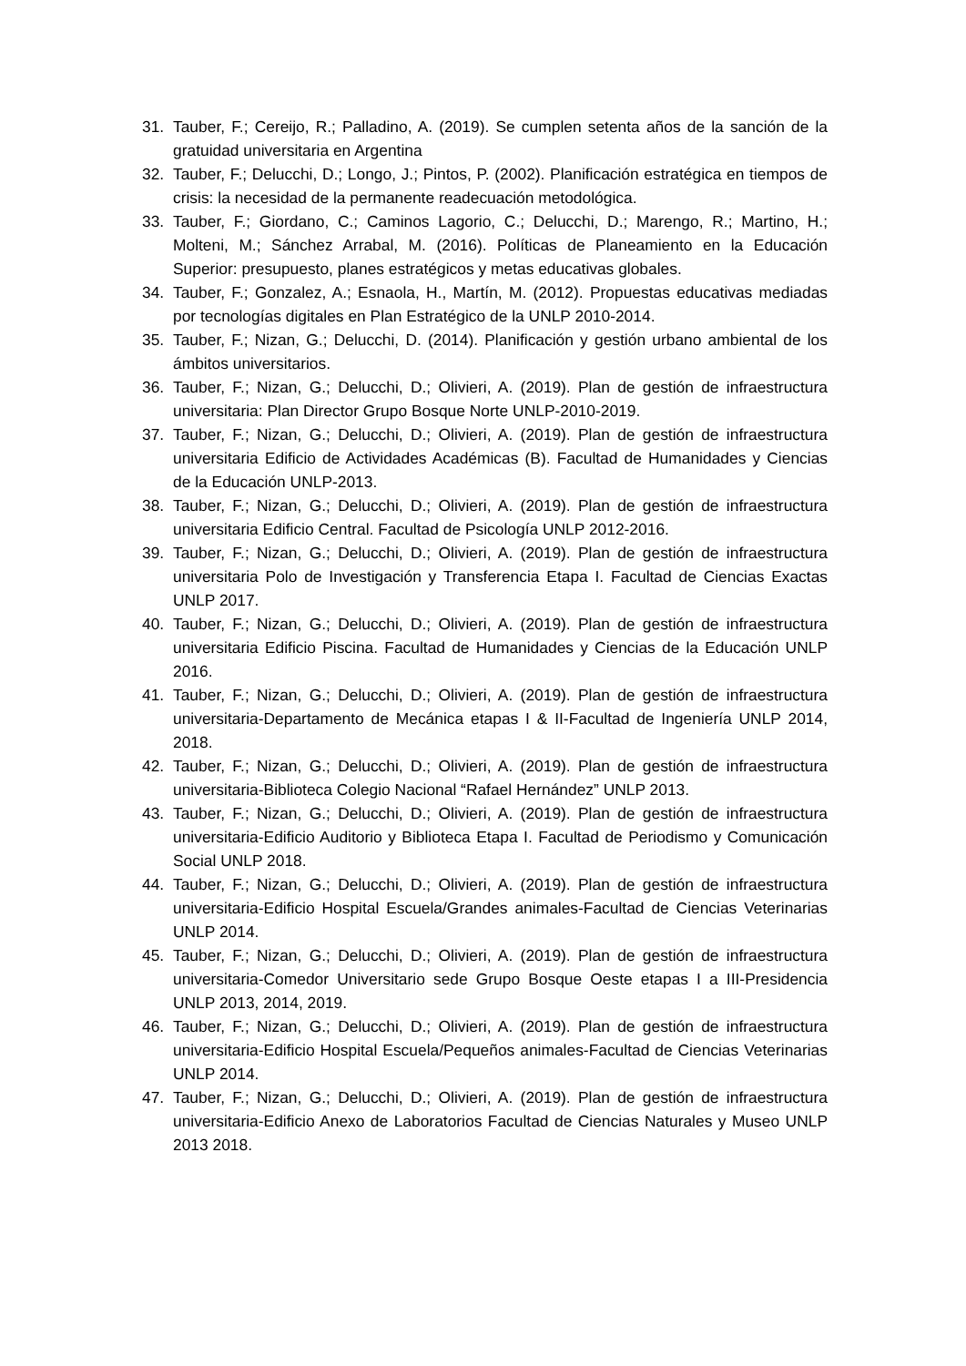31. Tauber, F.; Cereijo, R.; Palladino, A. (2019). Se cumplen setenta años de la sanción de la gratuidad universitaria en Argentina
32. Tauber, F.; Delucchi, D.; Longo, J.; Pintos, P. (2002). Planificación estratégica en tiempos de crisis: la necesidad de la permanente readecuación metodológica.
33. Tauber, F.; Giordano, C.; Caminos Lagorio, C.; Delucchi, D.; Marengo, R.; Martino, H.; Molteni, M.; Sánchez Arrabal, M. (2016). Políticas de Planeamiento en la Educación Superior: presupuesto, planes estratégicos y metas educativas globales.
34. Tauber, F.; Gonzalez, A.; Esnaola, H., Martín, M. (2012). Propuestas educativas mediadas por tecnologías digitales en Plan Estratégico de la UNLP 2010-2014.
35. Tauber, F.; Nizan, G.; Delucchi, D. (2014). Planificación y gestión urbano ambiental de los ámbitos universitarios.
36. Tauber, F.; Nizan, G.; Delucchi, D.; Olivieri, A. (2019). Plan de gestión de infraestructura universitaria: Plan Director Grupo Bosque Norte UNLP-2010-2019.
37. Tauber, F.; Nizan, G.; Delucchi, D.; Olivieri, A. (2019). Plan de gestión de infraestructura universitaria Edificio de Actividades Académicas (B). Facultad de Humanidades y Ciencias de la Educación UNLP-2013.
38. Tauber, F.; Nizan, G.; Delucchi, D.; Olivieri, A. (2019). Plan de gestión de infraestructura universitaria Edificio Central. Facultad de Psicología UNLP 2012-2016.
39. Tauber, F.; Nizan, G.; Delucchi, D.; Olivieri, A. (2019). Plan de gestión de infraestructura universitaria Polo de Investigación y Transferencia Etapa I. Facultad de Ciencias Exactas UNLP 2017.
40. Tauber, F.; Nizan, G.; Delucchi, D.; Olivieri, A. (2019). Plan de gestión de infraestructura universitaria Edificio Piscina. Facultad de Humanidades y Ciencias de la Educación UNLP 2016.
41. Tauber, F.; Nizan, G.; Delucchi, D.; Olivieri, A. (2019). Plan de gestión de infraestructura universitaria-Departamento de Mecánica etapas I & II-Facultad de Ingeniería UNLP 2014, 2018.
42. Tauber, F.; Nizan, G.; Delucchi, D.; Olivieri, A. (2019). Plan de gestión de infraestructura universitaria-Biblioteca Colegio Nacional “Rafael Hernández” UNLP 2013.
43. Tauber, F.; Nizan, G.; Delucchi, D.; Olivieri, A. (2019). Plan de gestión de infraestructura universitaria-Edificio Auditorio y Biblioteca Etapa I. Facultad de Periodismo y Comunicación Social UNLP 2018.
44. Tauber, F.; Nizan, G.; Delucchi, D.; Olivieri, A. (2019). Plan de gestión de infraestructura universitaria-Edificio Hospital Escuela/Grandes animales-Facultad de Ciencias Veterinarias UNLP 2014.
45. Tauber, F.; Nizan, G.; Delucchi, D.; Olivieri, A. (2019). Plan de gestión de infraestructura universitaria-Comedor Universitario sede Grupo Bosque Oeste etapas I a III-Presidencia UNLP 2013, 2014, 2019.
46. Tauber, F.; Nizan, G.; Delucchi, D.; Olivieri, A. (2019). Plan de gestión de infraestructura universitaria-Edificio Hospital Escuela/Pequeños animales-Facultad de Ciencias Veterinarias UNLP 2014.
47. Tauber, F.; Nizan, G.; Delucchi, D.; Olivieri, A. (2019). Plan de gestión de infraestructura universitaria-Edificio Anexo de Laboratorios Facultad de Ciencias Naturales y Museo UNLP 2013 2018.